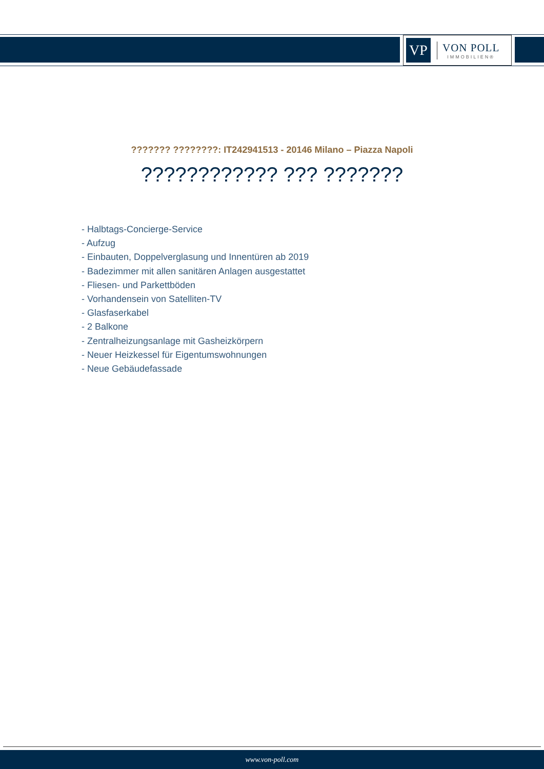VP
VON POLL
IMMOBILIEN®
??????? ????????: IT242941513 - 20146 Milano – Piazza Napoli
???????????? ??? ???????
- Halbtags-Concierge-Service
- Aufzug
- Einbauten, Doppelverglasung und Innentüren ab 2019
- Badezimmer mit allen sanitären Anlagen ausgestattet
- Fliesen- und Parkettböden
- Vorhandensein von Satelliten-TV
- Glasfaserkabel
- 2 Balkone
- Zentralheizungsanlage mit Gasheizkörpern
- Neuer Heizkessel für Eigentumswohnungen
- Neue Gebäudefassade
www.von-poll.com